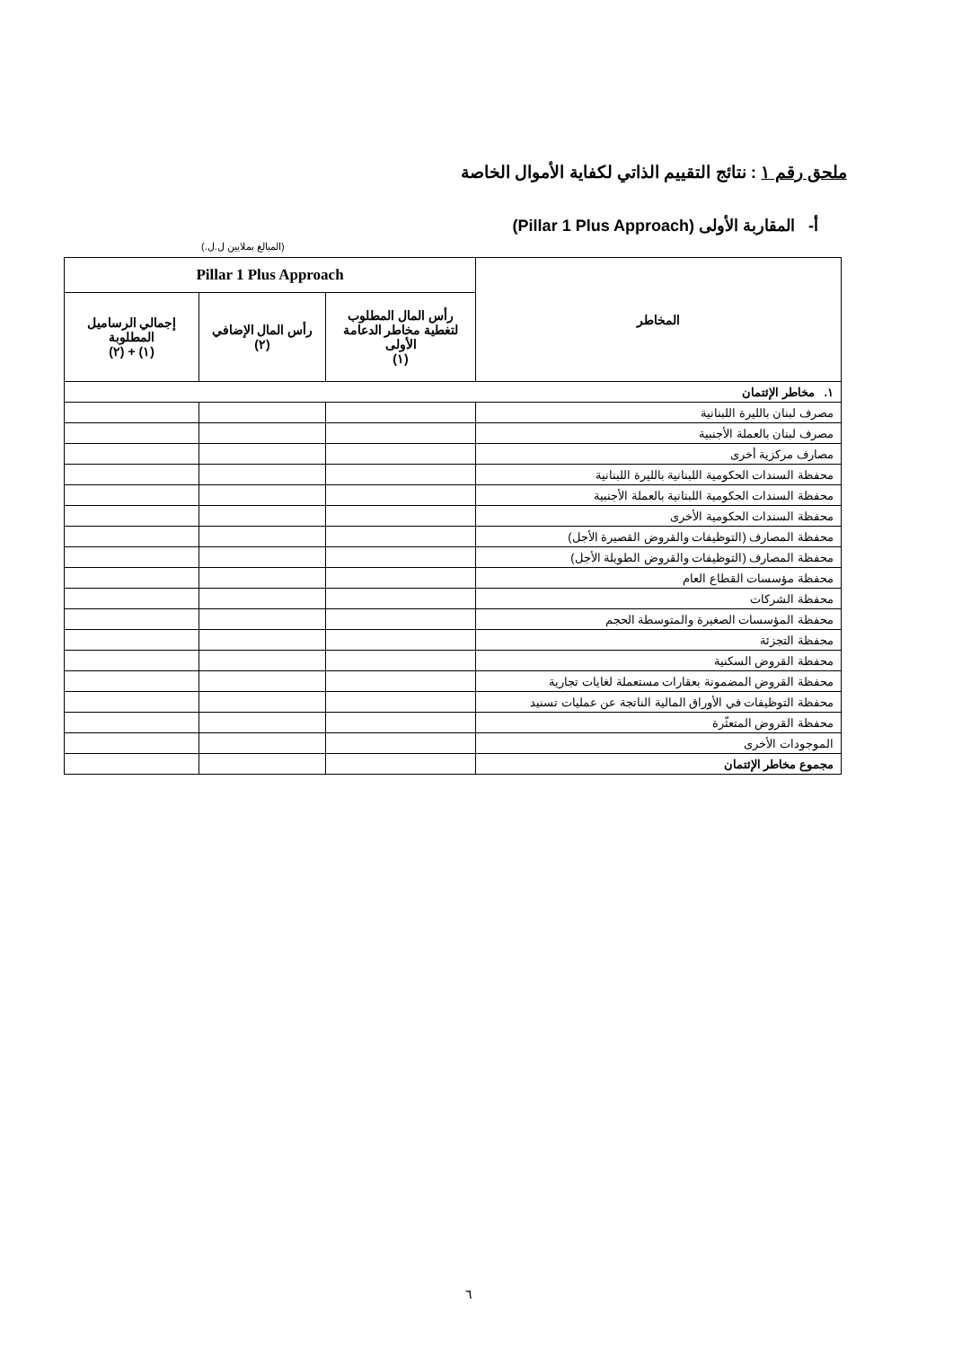ملحق رقم ١ : نتائج التقييم الذاتي لكفاية الأموال الخاصة
أ- المقاربة الأولى (Pillar 1 Plus Approach)
(المبالغ بملايين ل.ل.)
| المخاطر | Pillar 1 Plus Approach | | |
| --- | --- | --- | --- |
| | رأس المال المطلوب لتغطية مخاطر الدعامة الأولى (١) | رأس المال الإضافي (٢) | إجمالي الرساميل المطلوبة (١) + (٢) |
| ١. مخاطر الإئتمان | | | |
| مصرف لبنان بالليرة اللبنانية | | | |
| مصرف لبنان بالعملة الأجنبية | | | |
| مصارف مركزية أخرى | | | |
| محفظة السندات الحكومية اللبنانية بالليرة اللبنانية | | | |
| محفظة السندات الحكومية اللبنانية بالعملة الأجنبية | | | |
| محفظة السندات الحكومية الأخرى | | | |
| محفظة المصارف (التوظيفات والقروض القصيرة الأجل) | | | |
| محفظة المصارف (التوظيفات والقروض الطويلة الأجل) | | | |
| محفظة مؤسسات القطاع العام | | | |
| محفظة الشركات | | | |
| محفظة المؤسسات الصغيرة والمتوسطة الحجم | | | |
| محفظة التجزئة | | | |
| محفظة القروض السكنية | | | |
| محفظة القروض المضمونة بعقارات مستعملة لغايات تجارية | | | |
| محفظة التوظيفات في الأوراق المالية الناتجة عن عمليات تسنيد | | | |
| محفظة القروض المتعثّرة | | | |
| الموجودات الأخرى | | | |
| مجموع مخاطر الإئتمان | | | |
٦